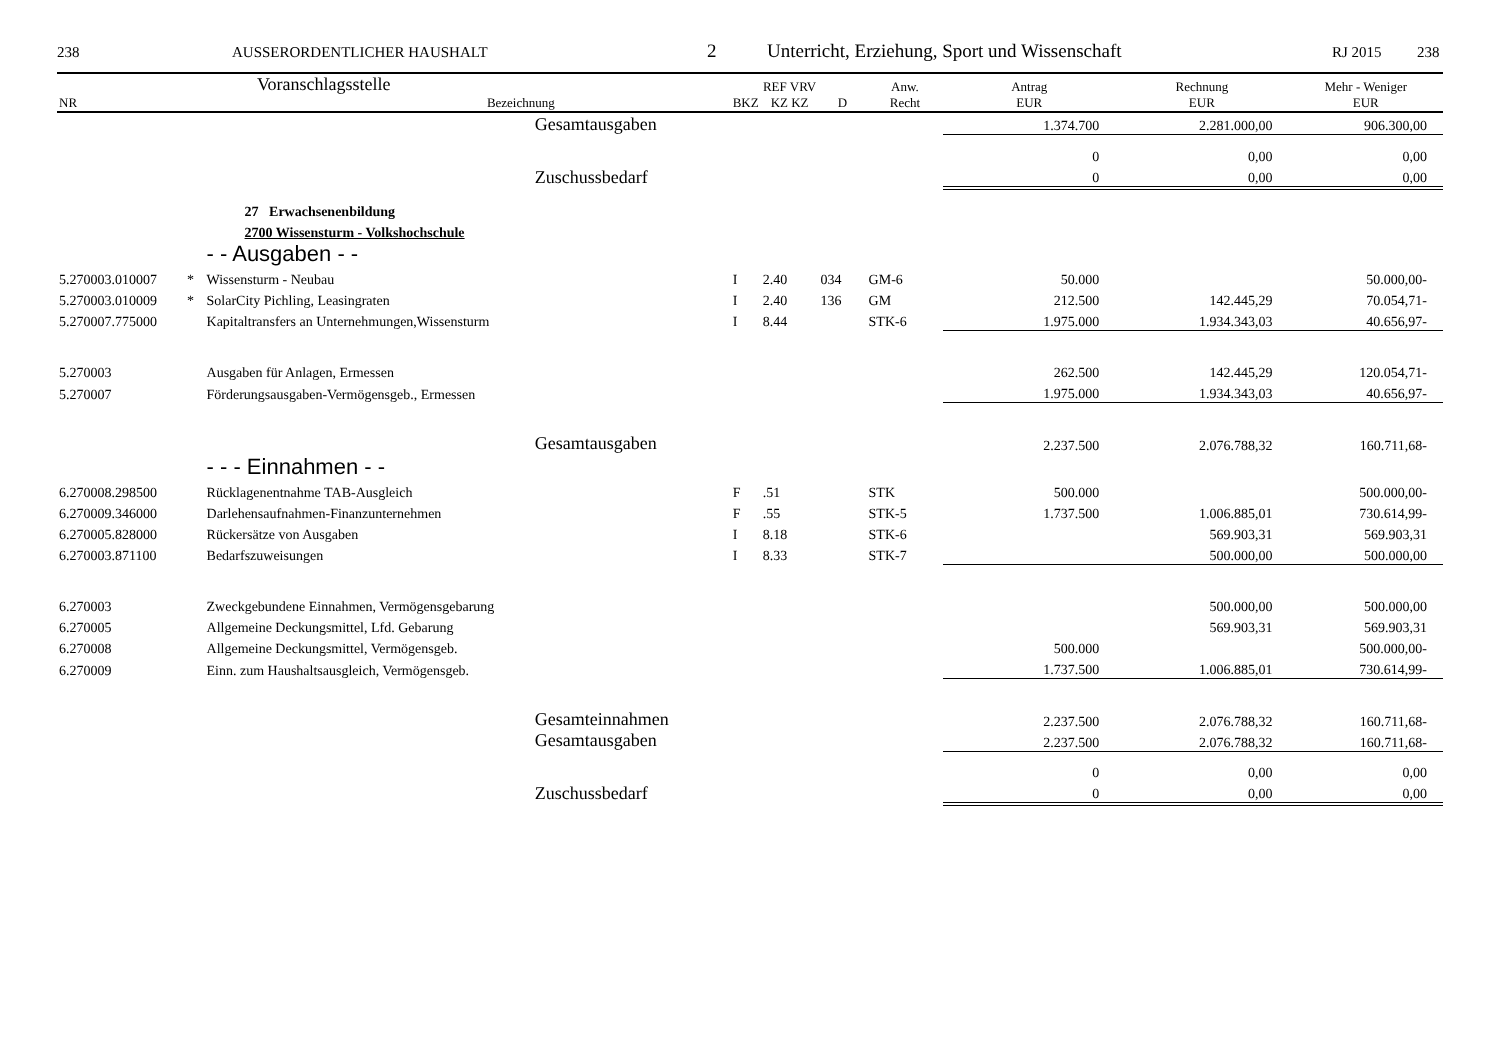238 AUSSERORDENTLICHER HAUSHALT 2 Unterricht, Erziehung, Sport und Wissenschaft RJ 2015 238
| NR | Voranschlagsstelle Bezeichnung | | | BKZ | REF VRV KZ KZ | D | Anw. Recht | Antrag EUR | Rechnung EUR | Mehr - Weniger EUR |
| --- | --- | --- | --- | --- | --- | --- | --- | --- | --- | --- |
| | | | Gesamtausgaben | | | | | 1.374.700 | 2.281.000,00 | 906.300,00 |
| | | | | | | | | 0 | 0,00 | 0,00 |
| | | | Zuschussbedarf | | | | | 0 | 0,00 | 0,00 |
| | | 27 Erwachsenenbildung | | | | | | | | |
| | | 2700 Wissensturm - Volkshochschule | | | | | | | | |
| | | - - Ausgaben - - | | | | | | | | |
| 5.270003.010007 | * | Wissensturm - Neubau | | I | 2.40 | 034 | GM-6 | 50.000 | | 50.000,00- |
| 5.270003.010009 | * | SolarCity Pichling, Leasingraten | | I | 2.40 | 136 | GM | 212.500 | 142.445,29 | 70.054,71- |
| 5.270007.775000 | | Kapitaltransfers an Unternehmungen,Wissensturm | | I | 8.44 | | STK-6 | 1.975.000 | 1.934.343,03 | 40.656,97- |
| 5.270003 | | Ausgaben für Anlagen, Ermessen | | | | | | 262.500 | 142.445,29 | 120.054,71- |
| 5.270007 | | Förderungsausgaben-Vermögensgeb., Ermessen | | | | | | 1.975.000 | 1.934.343,03 | 40.656,97- |
| | | | Gesamtausgaben | | | | | 2.237.500 | 2.076.788,32 | 160.711,68- |
| | | - - - Einnahmen - - | | | | | | | | |
| 6.270008.298500 | | Rücklagenentnahme TAB-Ausgleich | | F | .51 | | STK | 500.000 | | 500.000,00- |
| 6.270009.346000 | | Darlehensaufnahmen-Finanzunternehmen | | F | .55 | | STK-5 | 1.737.500 | 1.006.885,01 | 730.614,99- |
| 6.270005.828000 | | Rückersätze von Ausgaben | | I | 8.18 | | STK-6 | | 569.903,31 | 569.903,31 |
| 6.270003.871100 | | Bedarfszuweisungen | | I | 8.33 | | STK-7 | | 500.000,00 | 500.000,00 |
| 6.270003 | | Zweckgebundene Einnahmen, Vermögensgebarung | | | | | | | 500.000,00 | 500.000,00 |
| 6.270005 | | Allgemeine Deckungsmittel, Lfd. Gebarung | | | | | | | 569.903,31 | 569.903,31 |
| 6.270008 | | Allgemeine Deckungsmittel, Vermögensgeb. | | | | | | 500.000 | | 500.000,00- |
| 6.270009 | | Einn. zum Haushaltsausgleich, Vermögensgeb. | | | | | | 1.737.500 | 1.006.885,01 | 730.614,99- |
| | | | Gesamteinnahmen | | | | | 2.237.500 | 2.076.788,32 | 160.711,68- |
| | | | Gesamtausgaben | | | | | 2.237.500 | 2.076.788,32 | 160.711,68- |
| | | | | | | | | 0 | 0,00 | 0,00 |
| | | | Zuschussbedarf | | | | | 0 | 0,00 | 0,00 |